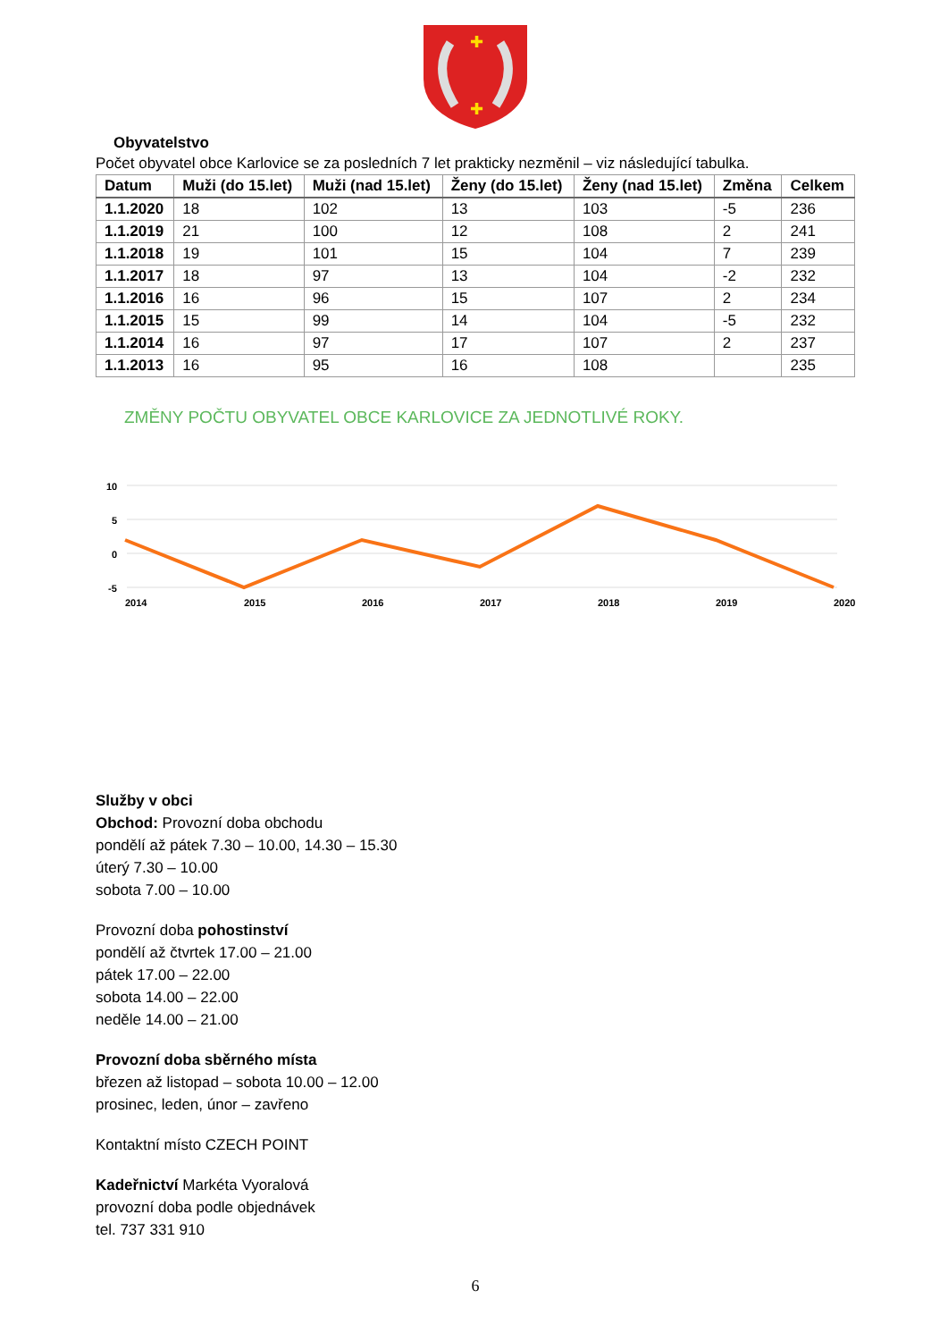✚
✚
Obyvatelstvo
Počet obyvatel obce Karlovice se za posledních 7 let prakticky nezměnil – viz následující tabulka.
| Datum | Muži (do 15.let) | Muži (nad 15.let) | Ženy (do 15.let) | Ženy (nad 15.let) | Změna | Celkem |
| --- | --- | --- | --- | --- | --- | --- |
| 1.1.2020 | 18 | 102 | 13 | 103 | -5 | 236 |
| 1.1.2019 | 21 | 100 | 12 | 108 | 2 | 241 |
| 1.1.2018 | 19 | 101 | 15 | 104 | 7 | 239 |
| 1.1.2017 | 18 | 97 | 13 | 104 | -2 | 232 |
| 1.1.2016 | 16 | 96 | 15 | 107 | 2 | 234 |
| 1.1.2015 | 15 | 99 | 14 | 104 | -5 | 232 |
| 1.1.2014 | 16 | 97 | 17 | 107 | 2 | 237 |
| 1.1.2013 | 16 | 95 | 16 | 108 | | 235 |
ZMĚNY POČTU OBYVATEL OBCE KARLOVICE ZA JEDNOTLIVÉ ROKY.
10
5
0
-5
2014
2015
2016
2017
2018
2019
2020
Služby v obci
Obchod: Provozní doba obchodu
pondělí až pátek 7.30 – 10.00, 14.30 – 15.30
úterý 7.30 – 10.00
sobota 7.00 – 10.00
Provozní doba pohostinství
pondělí až čtvrtek 17.00 – 21.00
pátek 17.00 – 22.00
sobota 14.00 – 22.00
neděle 14.00 – 21.00
Provozní doba sběrného místa
březen až listopad – sobota 10.00 – 12.00
prosinec, leden, únor – zavřeno
Kontaktní místo CZECH POINT
Kadeřnictví Markéta Vyoralová
provozní doba podle objednávek
tel. 737 331 910
6